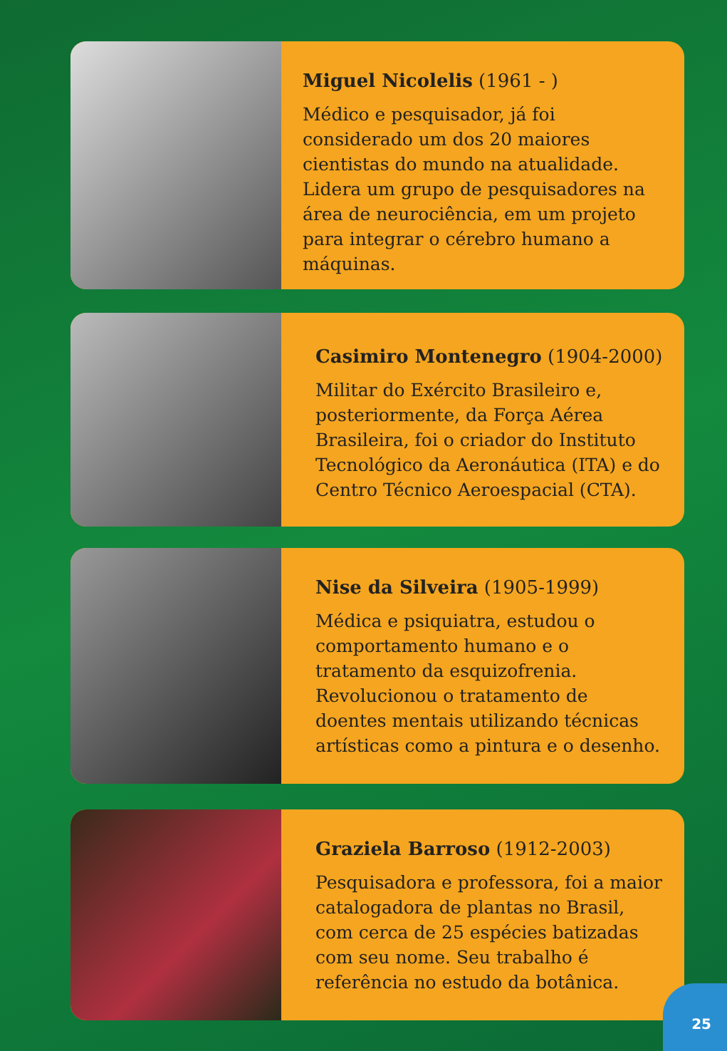Miguel Nicolelis (1961 - )
Médico e pesquisador, já foi considerado um dos 20 maiores cientistas do mundo na atualidade. Lidera um grupo de pesquisadores na área de neurociência, em um projeto para integrar o cérebro humano a máquinas.
Casimiro Montenegro (1904-2000)
Militar do Exército Brasileiro e, posteriormente, da Força Aérea Brasileira, foi o criador do Instituto Tecnológico da Aeronáutica (ITA) e do Centro Técnico Aeroespacial (CTA).
Nise da Silveira (1905-1999)
Médica e psiquiatra, estudou o comportamento humano e o tratamento da esquizofrenia. Revolucionou o tratamento de doentes mentais utilizando técnicas artísticas como a pintura e o desenho.
Graziela Barroso (1912-2003)
Pesquisadora e professora, foi a maior catalogadora de plantas no Brasil, com cerca de 25 espécies batizadas com seu nome. Seu trabalho é referência no estudo da botânica.
25